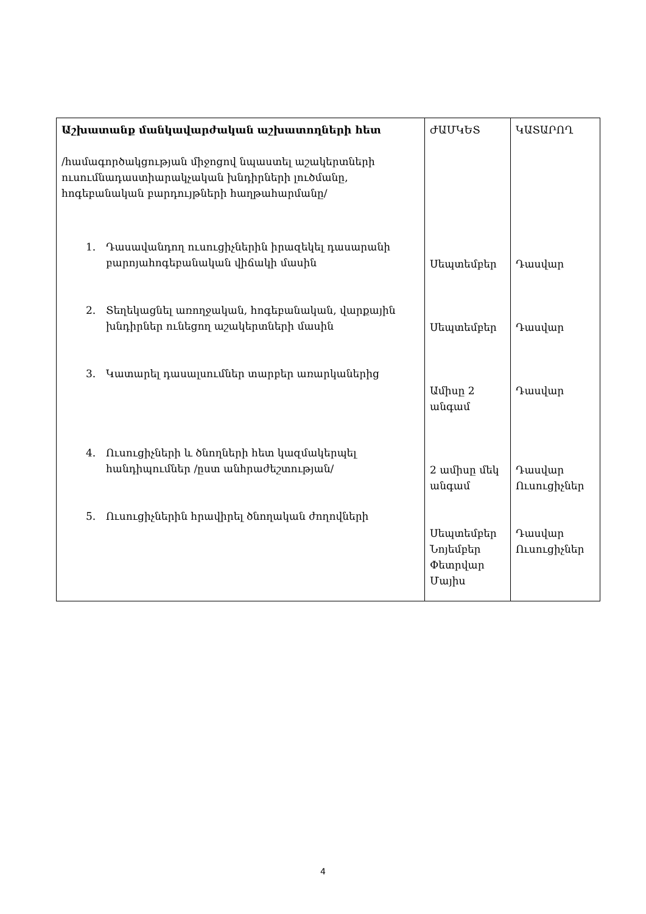| Աշխատանք մանկավարժական աշխատողների հետ /համագործակցության միջոցով նպաստել աշակերտների ուսումնադաստիարակչական խնդիրների լուծմանը, հոգեբանական բարդույթների հաղթահարմանը/ 1. Դասավանդող ուսուցիչներին իրազեկել դասարանի բարոյահոգեբանական վիճակի մասին 2. Տեղեկացնել առողջական, հոգեբանական, վարքային խնդիրներ ունեցող աշակերտների մասին 3. Կատարել դասալսումներ տարբեր առարկաներից 4. Ուսուցիչների և ծնողների հետ կազմակերպել հանդիպումներ /ըստ անհրաժեշտության/ 5. Ուսուցիչներին հրավիրել ծնողական ժողովների | ԺԱՄԿԵՏ Սեպտեմբեր Սեպտեմբեր Ամիսը 2 անգամ 2 ամիսը մեկ անգամ Սեպտեմբեր Նոյեմբեր Փետրվար Մայիս | ԿԱՏԱՐՈՂ Դասվար Դասվար Դասվար Դասվար Ուսուցիչներ Դասվար Ուսուցիչներ |
4